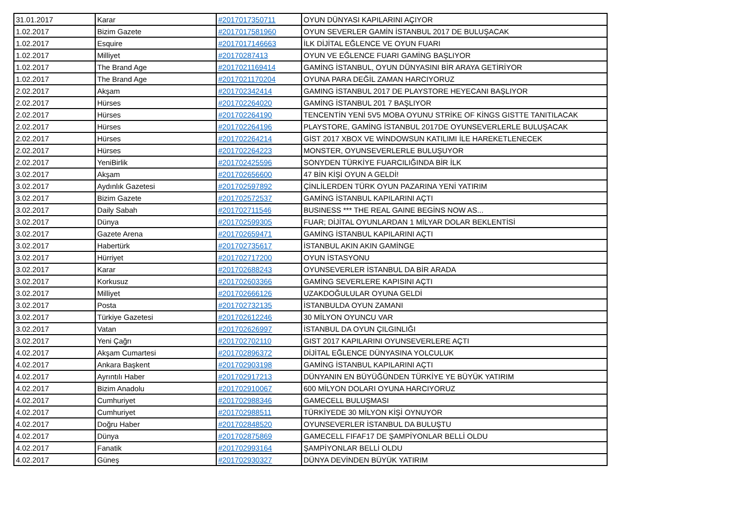| 31.01.2017 | Karar | #2017017350711 | OYUN DÜNYASI KAPILARINI AÇIYOR |
| 1.02.2017 | Bizim Gazete | #2017017581960 | OYUN SEVERLER GAMİN İSTANBUL 2017 DE BULUŞACAK |
| 1.02.2017 | Esquire | #2017017146663 | İLK DİJİTAL EĞLENCE VE OYUN FUARI |
| 1.02.2017 | Milliyet | #20170287413 | OYUN VE EĞLENCE FUARI GAMİNG BAŞLIYOR |
| 1.02.2017 | The Brand Age | #2017021169414 | GAMİNG İSTANBUL, OYUN DÜNYASINI BİR ARAYA GETİRİYOR |
| 1.02.2017 | The Brand Age | #2017021170204 | OYUNA PARA DEĞİL ZAMAN HARCIYORUZ |
| 2.02.2017 | Akşam | #201702342414 | GAMING İSTANBUL 2017 DE PLAYSTORE HEYECANI BAŞLIYOR |
| 2.02.2017 | Hürses | #201702264020 | GAMİNG İSTANBUL 201 7 BAŞLIYOR |
| 2.02.2017 | Hürses | #201702264190 | TENCENTİN YENİ 5V5 MOBA OYUNU STRİKE OF KİNGS GISTTE TANITILACAK |
| 2.02.2017 | Hürses | #201702264196 | PLAYSTORE, GAMİNG İSTANBUL 2017DE OYUNSEVERLERLE BULUŞACAK |
| 2.02.2017 | Hürses | #201702264214 | GİST 2017 XBOX VE WİNDOWSUN KATILIMI İLE HAREKETLENECEK |
| 2.02.2017 | Hürses | #201702264223 | MONSTER, OYUNSEVERLERLE BULUŞUYOR |
| 2.02.2017 | YeniBirlik | #201702425596 | SONYDEN TÜRKİYE FUARCILIĞINDA BİR İLK |
| 3.02.2017 | Akşam | #201702656600 | 47 BİN KİŞİ OYUN A GELDİ! |
| 3.02.2017 | Aydınlık Gazetesi | #201702597892 | ÇİNLİLERDEN TÜRK OYUN PAZARINA YENİ YATIRIM |
| 3.02.2017 | Bizim Gazete | #201702572537 | GAMİNG İSTANBUL KAPILARINI AÇTI |
| 3.02.2017 | Daily Sabah | #201702711546 | BUSINESS *** THE REAL GAINE BEGİNS NOW AS... |
| 3.02.2017 | Dünya | #201702599305 | FUAR; DİJİTAL OYUNLARDAN 1 MİLYAR DOLAR BEKLENTİSİ |
| 3.02.2017 | Gazete Arena | #201702659471 | GAMİNG İSTANBUL KAPILARINI AÇTI |
| 3.02.2017 | Habertürk | #201702735617 | İSTANBUL AKIN AKIN GAMİNGE |
| 3.02.2017 | Hürriyet | #201702717200 | OYUN İSTASYONU |
| 3.02.2017 | Karar | #201702688243 | OYUNSEVERLER İSTANBUL DA BİR ARADA |
| 3.02.2017 | Korkusuz | #201702603366 | GAMİNG SEVERLERE KAPISINI AÇTI |
| 3.02.2017 | Milliyet | #201702666126 | UZAKDOĞULULAR OYUNA GELDİ |
| 3.02.2017 | Posta | #201702732135 | İSTANBULDA OYUN ZAMANI |
| 3.02.2017 | Türkiye Gazetesi | #201702612246 | 30 MİLYON OYUNCU VAR |
| 3.02.2017 | Vatan | #201702626997 | İSTANBUL DA OYUN ÇILGINLIĞI |
| 3.02.2017 | Yeni Çağrı | #201702702110 | GIST 2017 KAPILARINI OYUNSEVERLERE AÇTI |
| 4.02.2017 | Akşam Cumartesi | #201702896372 | DİJİTAL EĞLENCE DÜNYASINA YOLCULUK |
| 4.02.2017 | Ankara Başkent | #201702903198 | GAMİNG İSTANBUL KAPILARINI AÇTI |
| 4.02.2017 | Ayrıntılı Haber | #201702917213 | DÜNYANIN EN BÜYÜĞÜNDEN TÜRKİYE YE BÜYÜK YATIRIM |
| 4.02.2017 | Bizim Anadolu | #201702910067 | 600 MİLYON DOLARI OYUNA HARCIYORUZ |
| 4.02.2017 | Cumhuriyet | #201702988346 | GAMECELL BULUŞMASI |
| 4.02.2017 | Cumhuriyet | #201702988511 | TÜRKİYEDE 30 MİLYON KİŞİ OYNUYOR |
| 4.02.2017 | Doğru Haber | #201702848520 | OYUNSEVERLER İSTANBUL DA BULUŞTU |
| 4.02.2017 | Dünya | #201702875869 | GAMECELL FIFAF17 DE ŞAMPİYONLAR BELLİ OLDU |
| 4.02.2017 | Fanatik | #201702993164 | ŞAMPİYONLAR BELLİ OLDU |
| 4.02.2017 | Güneş | #201702930327 | DÜNYA DEVİNDEN BÜYÜK YATIRIM |